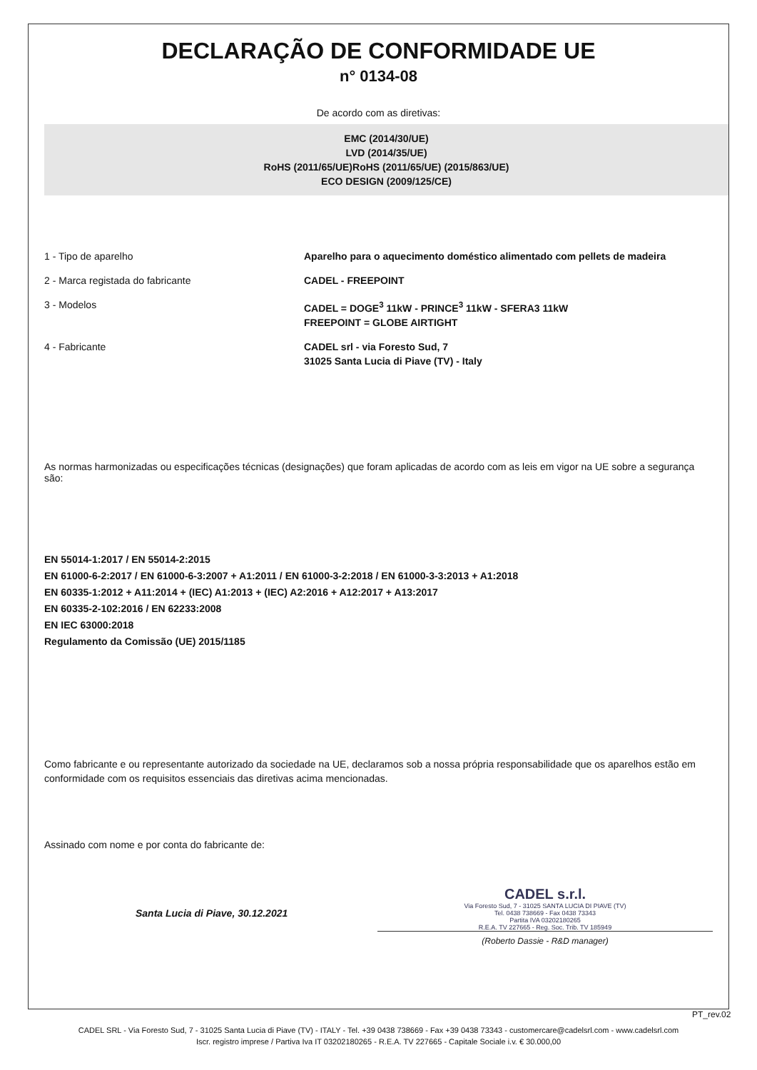DECLARAÇÃO DE CONFORMIDADE UE
n° 0134-08
De acordo com as diretivas:
EMC (2014/30/UE)
LVD (2014/35/UE)
RoHS (2011/65/UE)RoHS (2011/65/UE) (2015/863/UE)
ECO DESIGN (2009/125/CE)
1 - Tipo de aparelho Aparelho para o aquecimento doméstico alimentado com pellets de madeira
2 - Marca registada do fabricante CADEL - FREEPOINT
3 - Modelos CADEL = DOGE<sup>3</sup> 11kW - PRINCE<sup>3</sup> 11kW - SFERA3 11kW
FREEPOINT = GLOBE AIRTIGHT
4 - Fabricante CADEL srl - via Foresto Sud, 7
31025 Santa Lucia di Piave (TV) - Italy
As normas harmonizadas ou especificações técnicas (designações) que foram aplicadas de acordo com as leis em vigor na UE sobre a segurança são:
EN 55014-1:2017 / EN 55014-2:2015
EN 61000-6-2:2017 / EN 61000-6-3:2007 + A1:2011 / EN 61000-3-2:2018 / EN 61000-3-3:2013 + A1:2018
EN 60335-1:2012 + A11:2014 + (IEC) A1:2013 + (IEC) A2:2016 + A12:2017 + A13:2017
EN 60335-2-102:2016 / EN 62233:2008
EN IEC 63000:2018
Regulamento da Comissão (UE) 2015/1185
Como fabricante e ou representante autorizado da sociedade na UE, declaramos sob a nossa própria responsabilidade que os aparelhos estão em conformidade com os requisitos essenciais das diretivas acima mencionadas.
Assinado com nome e por conta do fabricante de:
Santa Lucia di Piave, 30.12.2021
CADEL s.r.l.
Via Foresto Sud, 7 - 31025 SANTA LUCIA DI PIAVE (TV)
Tel. 0438 738669 - Fax 0438 73343
Partita IVA 03202180265
R.E.A. TV 227665 - Reg. Soc. Trib. TV 185949
(Roberto Dassie - R&D manager)
PT_rev.02
CADEL SRL - Via Foresto Sud, 7 - 31025 Santa Lucia di Piave (TV) - ITALY - Tel. +39 0438 738669 - Fax +39 0438 73343 - customercare@cadelsrl.com - www.cadelsrl.com
Iscr. registro imprese / Partiva Iva IT 03202180265 - R.E.A. TV 227665 - Capitale Sociale i.v. € 30.000,00